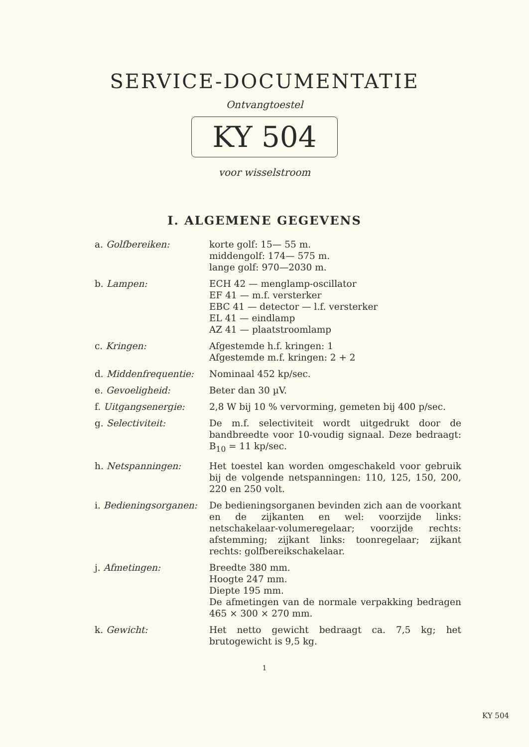SERVICE-DOCUMENTATIE
Ontvangtoestel
KY 504
voor wisselstroom
I. ALGEMENE GEGEVENS
| a. Golfbereiken: | korte golf: 15— 55 m. middengolf: 174— 575 m. lange golf: 970—2030 m. |
| b. Lampen: | ECH 42 — menglamp-oscillator EF 41 — m.f. versterker EBC 41 — detector — l.f. versterker EL 41 — eindlamp AZ 41 — plaatstroomlamp |
| c. Kringen: | Afgestemde h.f. kringen: 1 Afgestemde m.f. kringen: 2 + 2 |
| d. Middenfrequentie: | Nominaal 452 kp/sec. |
| e. Gevoeligheid: | Beter dan 30 µV. |
| f. Uitgangsenergie: | 2,8 W bij 10 % vervorming, gemeten bij 400 p/sec. |
| g. Selectiviteit: | De m.f. selectiviteit wordt uitgedrukt door de bandbreedte voor 10-voudig signaal. Deze bedraagt: B<sub>10</sub> = 11 kp/sec. |
| h. Netspanningen: | Het toestel kan worden omgeschakeld voor gebruik bij de volgende netspanningen: 110, 125, 150, 200, 220 en 250 volt. |
| i. Bedieningsorganen: | De bedieningsorganen bevinden zich aan de voorkant en de zijkanten en wel: voorzijde links: netschakelaar-volumeregelaar; voorzijde rechts: afstemming; zijkant links: toonregelaar; zijkant rechts: golfbereikschakelaar. |
| j. Afmetingen: | Breedte 380 mm. Hoogte 247 mm. Diepte 195 mm. De afmetingen van de normale verpakking bedragen 465 × 300 × 270 mm. |
| k. Gewicht: | Het netto gewicht bedraagt ca. 7,5 kg; het brutogewicht is 9,5 kg. |
1
KY 504